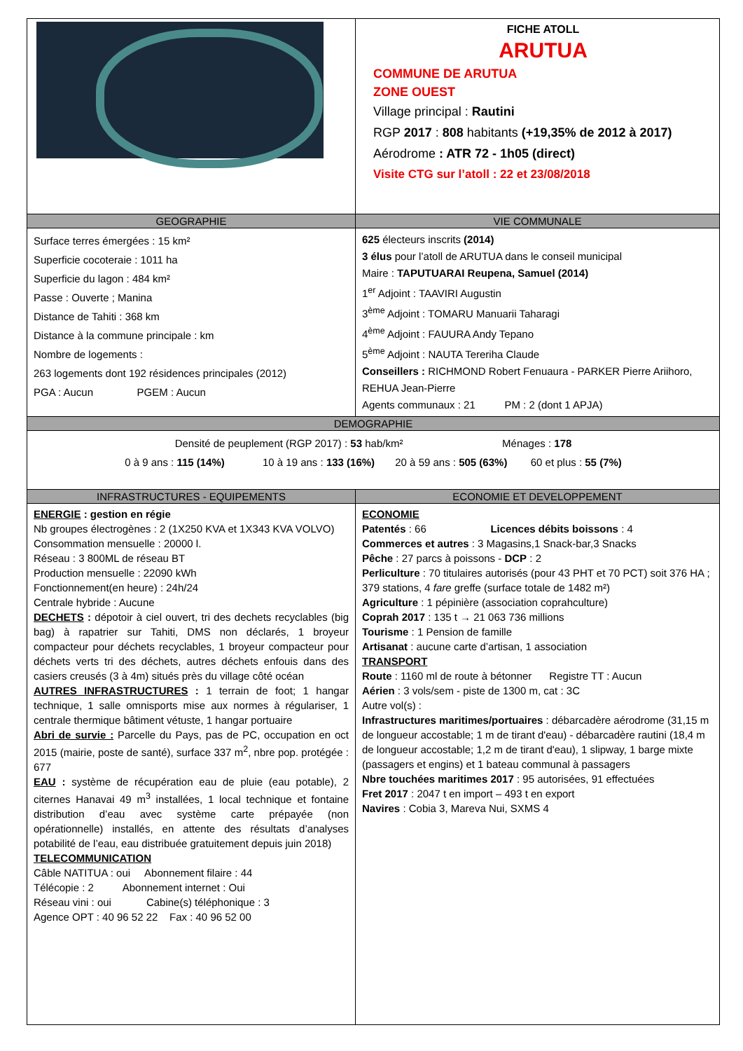| | FICHE ATOLL ARUTUA COMMUNE DE ARUTUA ZONE OUEST Village principal : Rautini RGP 2017 : 808 habitants (+19,35% de 2012 à 2017) Aérodrome : ATR 72 - 1h05 (direct) Visite CTG sur l’atoll : 22 et 23/08/2018 |
| GEOGRAPHIE | VIE COMMUNALE |
| Surface terres émergées : 15 km² Superficie cocoteraie : 1011 ha Superficie du lagon : 484 km² Passe : Ouverte ; Manina Distance de Tahiti : 368 km Distance à la commune principale : km Nombre de logements : 263 logements dont 192 résidences principales (2012) PGA : Aucun PGEM : Aucun | 625 électeurs inscrits (2014) 3 élus pour l’atoll de ARUTUA dans le conseil municipal Maire : TAPUTUARAI Reupena, Samuel (2014) 1<sup>er</sup> Adjoint : TAAVIRI Augustin 3<sup>ème</sup> Adjoint : TOMARU Manuarii Taharagi 4<sup>ème</sup> Adjoint : FAUURA Andy Tepano 5<sup>ème</sup> Adjoint : NAUTA Tereriha Claude Conseillers : RICHMOND Robert Fenuaura - PARKER Pierre Ariihoro, REHUA Jean-Pierre Agents communaux : 21 PM : 2 (dont 1 APJA) |
| DEMOGRAPHIE | |
| Densité de peuplement (RGP 2017) : 53 hab/km² Ménages : 178 0 à 9 ans : 115 (14%) 10 à 19 ans : 133 (16%) 20 à 59 ans : 505 (63%) 60 et plus : 55 (7%) | |
| INFRASTRUCTURES - EQUIPEMENTS | ECONOMIE ET DEVELOPPEMENT |
| ENERGIE : gestion en régie Nb groupes électrogènes : 2 (1X250 KVA et 1X343 KVA VOLVO) Consommation mensuelle : 20000 l. Réseau : 3 800ML de réseau BT Production mensuelle : 22090 kWh Fonctionnement(en heure) : 24h/24 Centrale hybride : Aucune DECHETS : dépotoir à ciel ouvert, tri des dechets recyclables (big bag) à rapatrier sur Tahiti, DMS non déclarés, 1 broyeur compacteur pour déchets recyclables, 1 broyeur compacteur pour déchets verts tri des déchets, autres déchets enfouis dans des casiers creusés (3 à 4m) situés près du village côté océan AUTRES INFRASTRUCTURES : 1 terrain de foot; 1 hangar technique, 1 salle omnisports mise aux normes à régulariser, 1 centrale thermique bâtiment vétuste, 1 hangar portuaire Abri de survie : Parcelle du Pays, pas de PC, occupation en oct 2015 (mairie, poste de santé), surface 337 m<sup>2</sup>, nbre pop. protégée : 677 EAU : système de récupération eau de pluie (eau potable), 2 citernes Hanavai 49 m<sup>3</sup> installées, 1 local technique et fontaine distribution d’eau avec système carte prépayée (non opérationnelle) installés, en attente des résultats d’analyses potabilité de l’eau, eau distribuée gratuitement depuis juin 2018) TELECOMMUNICATION Câble NATITUA : oui Abonnement filaire : 44 Télécopie : 2 Abonnement internet : Oui Réseau vini : oui Cabine(s) téléphonique : 3 Agence OPT : 40 96 52 22 Fax : 40 96 52 00 | ECONOMIE Patentés : 66 Licences débits boissons : 4 Commerces et autres : 3 Magasins,1 Snack-bar,3 Snacks Pêche : 27 parcs à poissons - DCP : 2 Perliculture : 70 titulaires autorisés (pour 43 PHT et 70 PCT) soit 376 HA ; 379 stations, 4 fare greffe (surface totale de 1482 m²) Agriculture : 1 pépinière (association coprahculture) Coprah 2017 : 135 t → 21 063 736 millions Tourisme : 1 Pension de famille Artisanat : aucune carte d’artisan, 1 association TRANSPORT Route : 1160 ml de route à bétonner Registre TT : Aucun Aérien : 3 vols/sem - piste de 1300 m, cat : 3C Autre vol(s) : Infrastructures maritimes/portuaires : débarcadère aérodrome (31,15 m de longueur accostable; 1 m de tirant d'eau) - débarcadère rautini (18,4 m de longueur accostable; 1,2 m de tirant d'eau), 1 slipway, 1 barge mixte (passagers et engins) et 1 bateau communal à passagers Nbre touchées maritimes 2017 : 95 autorisées, 91 effectuées Fret 2017 : 2047 t en import – 493 t en export Navires : Cobia 3, Mareva Nui, SXMS 4 |